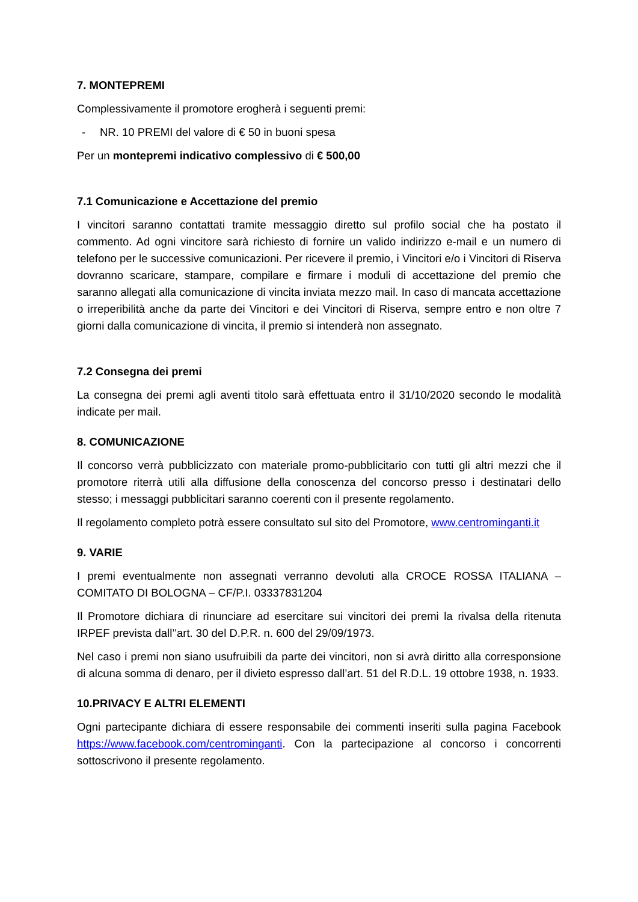7. MONTEPREMI
Complessivamente il promotore erogherà i seguenti premi:
- NR. 10 PREMI del valore di € 50 in buoni spesa
Per un montepremi indicativo complessivo di € 500,00
7.1 Comunicazione e Accettazione del premio
I vincitori saranno contattati tramite messaggio diretto sul profilo social che ha postato il commento. Ad ogni vincitore sarà richiesto di fornire un valido indirizzo e-mail e un numero di telefono per le successive comunicazioni. Per ricevere il premio, i Vincitori e/o i Vincitori di Riserva dovranno scaricare, stampare, compilare e firmare i moduli di accettazione del premio che saranno allegati alla comunicazione di vincita inviata mezzo mail. In caso di mancata accettazione o irreperibilità anche da parte dei Vincitori e dei Vincitori di Riserva, sempre entro e non oltre 7 giorni dalla comunicazione di vincita, il premio si intenderà non assegnato.
7.2 Consegna dei premi
La consegna dei premi agli aventi titolo sarà effettuata entro il 31/10/2020 secondo le modalità indicate per mail.
8. COMUNICAZIONE
Il concorso verrà pubblicizzato con materiale promo-pubblicitario con tutti gli altri mezzi che il promotore riterrà utili alla diffusione della conoscenza del concorso presso i destinatari dello stesso; i messaggi pubblicitari saranno coerenti con il presente regolamento.
Il regolamento completo potrà essere consultato sul sito del Promotore, www.centrominganti.it
9. VARIE
I premi eventualmente non assegnati verranno devoluti alla CROCE ROSSA ITALIANA – COMITATO DI BOLOGNA – CF/P.I. 03337831204
Il Promotore dichiara di rinunciare ad esercitare sui vincitori dei premi la rivalsa della ritenuta IRPEF prevista dall’'art. 30 del D.P.R. n. 600 del 29/09/1973.
Nel caso i premi non siano usufruibili da parte dei vincitori, non si avrà diritto alla corresponsione di alcuna somma di denaro, per il divieto espresso dall’art. 51 del R.D.L. 19 ottobre 1938, n. 1933.
10.PRIVACY E ALTRI ELEMENTI
Ogni partecipante dichiara di essere responsabile dei commenti inseriti sulla pagina Facebook https://www.facebook.com/centrominganti. Con la partecipazione al concorso i concorrenti sottoscrivono il presente regolamento.